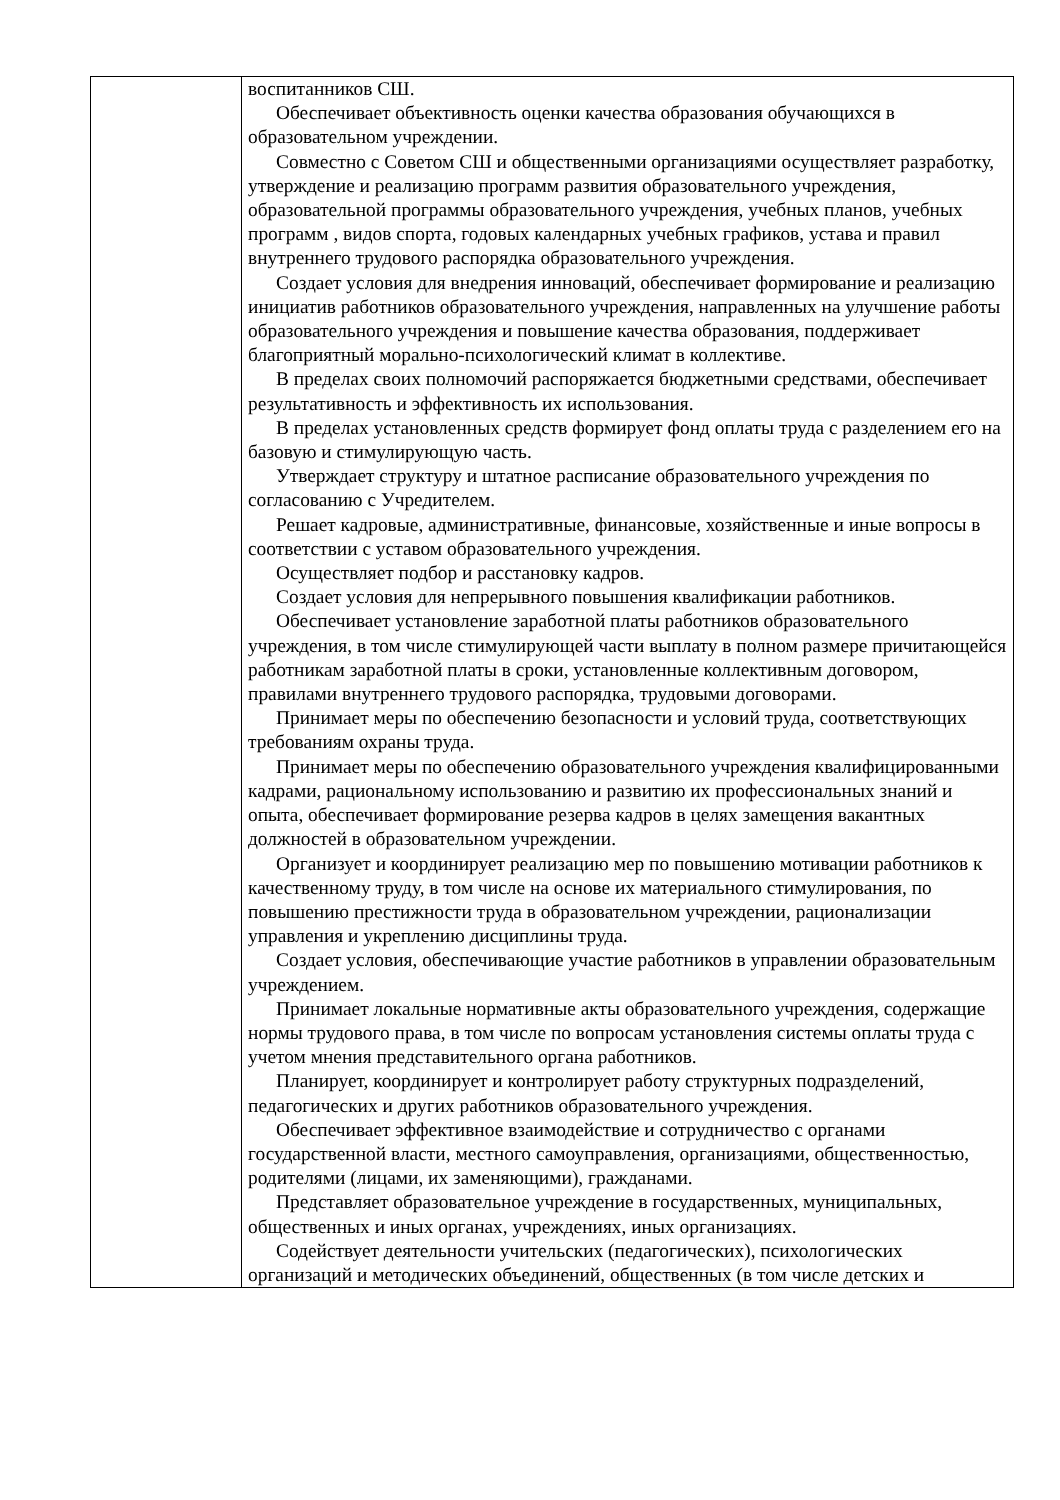| | воспитанников СШ. Обеспечивает объективность оценки качества образования обучающихся в образовательном учреждении. Совместно с Советом СШ и общественными организациями осуществляет разработку, утверждение и реализацию программ развития образовательного учреждения, образовательной программы образовательного учреждения, учебных планов, учебных программ , видов спорта, годовых календарных учебных графиков, устава и правил внутреннего трудового распорядка образовательного учреждения. Создает условия для внедрения инноваций, обеспечивает формирование и реализацию инициатив работников образовательного учреждения, направленных на улучшение работы образовательного учреждения и повышение качества образования, поддерживает благоприятный морально-психологический климат в коллективе. В пределах своих полномочий распоряжается бюджетными средствами, обеспечивает результативность и эффективность их использования. В пределах установленных средств формирует фонд оплаты труда с разделением его на базовую и стимулирующую часть. Утверждает структуру и штатное расписание образовательного учреждения по согласованию с Учредителем. Решает кадровые, административные, финансовые, хозяйственные и иные вопросы в соответствии с уставом образовательного учреждения. Осуществляет подбор и расстановку кадров. Создает условия для непрерывного повышения квалификации работников. Обеспечивает установление заработной платы работников образовательного учреждения, в том числе стимулирующей части выплату в полном размере причитающейся работникам заработной платы в сроки, установленные коллективным договором, правилами внутреннего трудового распорядка, трудовыми договорами. Принимает меры по обеспечению безопасности и условий труда, соответствующих требованиям охраны труда. Принимает меры по обеспечению образовательного учреждения квалифицированными кадрами, рациональному использованию и развитию их профессиональных знаний и опыта, обеспечивает формирование резерва кадров в целях замещения вакантных должностей в образовательном учреждении. Организует и координирует реализацию мер по повышению мотивации работников к качественному труду, в том числе на основе их материального стимулирования, по повышению престижности труда в образовательном учреждении, рационализации управления и укреплению дисциплины труда. Создает условия, обеспечивающие участие работников в управлении образовательным учреждением. Принимает локальные нормативные акты образовательного учреждения, содержащие нормы трудового права, в том числе по вопросам установления системы оплаты труда с учетом мнения представительного органа работников. Планирует, координирует и контролирует работу структурных подразделений, педагогических и других работников образовательного учреждения. Обеспечивает эффективное взаимодействие и сотрудничество с органами государственной власти, местного самоуправления, организациями, общественностью, родителями (лицами, их заменяющими), гражданами. Представляет образовательное учреждение в государственных, муниципальных, общественных и иных органах, учреждениях, иных организациях. Содействует деятельности учительских (педагогических), психологических организаций и методических объединений, общественных (в том числе детских и |